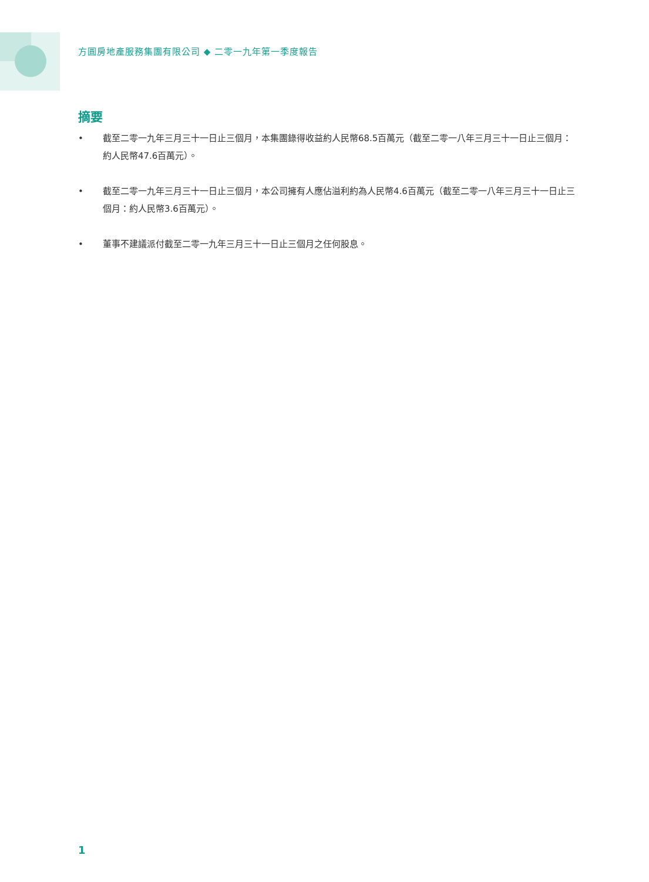方圓房地產服務集團有限公司 ◆ 二零一九年第一季度報告
摘要
• 截至二零一九年三月三十一日止三個月，本集團錄得收益約人民幣68.5百萬元（截至二零一八年三月三十一日止三個月：約人民幣47.6百萬元）。
• 截至二零一九年三月三十一日止三個月，本公司擁有人應佔溢利約為人民幣4.6百萬元（截至二零一八年三月三十一日止三個月：約人民幣3.6百萬元）。
• 董事不建議派付截至二零一九年三月三十一日止三個月之任何股息。
1